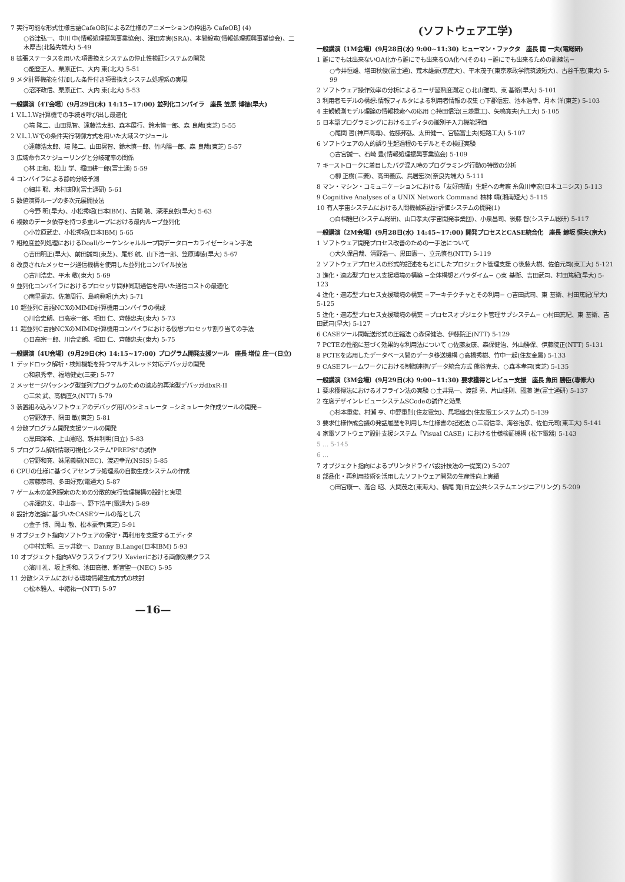7 実行可能な形式仕様言語CafeOBJによるZ仕様のアニメーションの枠組み CafeOBJ (4)
○谷津弘一、中川 中(情報処理振興事業協会)、澤田寿実(SRA)、本間毅寛(情報処理振興事業協会)、二木厚吉(北陸先端大) 5-49
8 拡張ステータスを用いた項書換えシステムの停止性検証システムの開発
○能登正人、栗原正仁、大内 東(北大) 5-51
9 メタ計算機能を付加した条件付き項書換えシステム処理系の実現
○沼澤政信、栗原正仁、大内 東(北大) 5-53
一般講演〔4T会場〕(9月29日(木) 14:15~17:00) 並列化コンパイラ　座長 笠原 博徳(早大)
1 V.L.I.W計算機での手続き呼び出し最適化
○境 隆二、山田晃智、遠藤浩太郎、森本展行、鈴木慎一郎、森 良哉(東芝) 5-55
2 V.L.I.Wでの条件実行制御方式を用いた大域スケジュール
○遠藤浩太郎、境 隆二、山田晃智、鈴木慎一郎、竹内陽一郎、森 良哉(東芝) 5-57
3 広域命令スケジューリングと分岐確率の関係
○林 正和、松山 学、堀田耕一郎(富士通) 5-59
4 コンパイラによる静的分岐予測
○細井 聡、木村康則(富士通研) 5-61
5 数値演算ループの多次元展開技法
○今野 明(早大)、小松秀昭(日本IBM)、古関 聰、深澤良彰(早大) 5-63
6 複数のデータ依存を持つ多重ループにおける最内ループ並列化
○小笠原武史、小松秀昭(日本IBM) 5-65
7 粗粒度並列処理におけるDoall/シーケンシャルループ間データローカライゼーション手法
○吉田明正(早大)、前田誠司(東芝)、尾形 航、山下浩一郎、笠原博徳(早大) 5-67
8 改良されたメッセージ通信機構を使用した並列化コンパイル技法
○古川浩史、平木 敬(東大) 5-69
9 並列化コンパイラにおけるプロセッサ間非同期通信を用いた通信コストの最適化
○南里豪志、佐藤周行、島崎眞昭(九大) 5-71
10 超並列C言語NCXのMIMD計算機用コンパイラの構成
○川合史朗、日高宗一郎、相田 仁、齊藤忠夫(東大) 5-73
11 超並列C言語NCXのMIMD計算機用コンパイラにおける仮想プロセッサ割り当ての手法
○日高宗一郎、川合史朗、相田 仁、齊藤忠夫(東大) 5-75
一般講演〔4U会場〕(9月29日(木) 14:15~17:00) プログラム開発支援ツール　座長 増位 庄一(日立)
1 デッドロック解析・検知機能を持つマルチスレッド対応デバッガの開発
○和泉秀幸、福地健史(三菱) 5-77
2 メッセージパッシング型並列プログラムのための適応的再演型デバッガdbxR-II
○三栄 武、高橋直久(NTT) 5-79
3 装置組み込みソフトウェアのデバッグ用I/Oシミュレータ −シミュレータ作成ツールの開発−
○菅野涼子、隅田 敏(東芝) 5-81
4 分散プログラム開発支援ツールの開発
○黒田澤希、上山憲昭、新井利明(日立) 5-83
5 プログラム解析情報可視化システム"PREPS"の試作
○菅野和寛、妹尾義樹(NEC)、渡辺幸光(NSIS) 5-85
6 CPUの仕様に基づくアセンブラ処理系の自動生成システムの作成
○斎藤恭司、多田好克(電通大) 5-87
7 ゲーム木の並列探索のための分散的実行管理機構の設計と実現
○赤澤忠文、中山泰一、野下浩平(電通大) 5-89
8 設計方法論に基づいたCASEツールの落とし穴
○金子 博、岡山 敬、松本豪幸(東芝) 5-91
9 オブジェクト指向ソフトウェアの保守・再利用を支援するエディタ
○中村宏明、三ッ井欽一、Danny B.Lange(日本IBM) 5-93
10 オブジェクト指向AVクラスライブラリ Xavierにおける画像効果クラス
○濱川 礼、坂上秀和、池田高徳、新宮聖一(NEC) 5-95
11 分散システムにおける環境情報生成方式の検討
○松本雅人、中緒祐一(NTT) 5-97
—16—
(ソフトウェア工学)
一般講演〔1M会場〕(9月28日(水) 9:00~11:30) ヒューマン・ファクタ　座長 開 一夫(電総研)
1 誰にでもは出来ないOA化から誰にでも出来るOA化へ(その4) −誰にでも出来るための訓練法−
○今井恒雄、増田秋俊(富士通)、荒木雄豪(京産大)、平木茂子(東京家政学院筑波短大)、古谷千恵(東大) 5-99
2 ソフトウェア操作効率の分析によるユーザ習熟度測定 ○北山雅司、東 基衛(早大) 5-101
3 利用者モデルの構想:情報フィルタによる利用者情報の収集 ○下郡信宏、池本浩幸、月本 洋(東芝) 5-103
4 主観観測モデル理論の情報検索への応用 ○持田信治(三菱重工)、矢鳴寛夫(九工大) 5-105
5 日本語プログラミングにおけるエディタの識別子入力機能評価
○尾関 哲(神戸高専)、佐藤邦弘、太田健一、宮脇富士夫(姫路工大) 5-107
6 ソフトウェアの人的誤り生起過程のモデルとその検証実験
○古宮誠一、石崎 豊(情報処理振興事業協会) 5-109
7 キーストロークに着目したバグ混入時のプログラミング行動の特徴の分析
○柳 正樹(三菱)、高田義広、鳥居宏次(奈良先端大) 5-111
8 マン・マシン・コミュニケーションにおける「友好感情」生起への考察 糸魚川幸宏(日本ユニシス) 5-113
9 Cognitive Analyses of a UNIX Network Command 柚林 靖(湘南短大) 5-115
10 有人宇宙システムにおける人間機械系設計評価システムの開発(1)
○白相雅巳(システム総研)、山口孝夫(宇宙開発事業団)、小泉昌司、後藤 智(システム総研) 5-117
一般講演〔2M会場〕(9月28日(水) 14:45~17:00) 開発プロセスとCASE統合化　座長 鯵坂 恒夫(京大)
1 ソフトウェア開発プロセス改善のための一手法について
○大久保昌哉、清野浩一、黒田憲一、立元慎也(NTT) 5-119
2 ソフトウェアプロセスの形式的記述をもとにしたプロジェクト管理支援 ○後藤大樹、佐伯元司(東工大) 5-121
3 進化・適応型プロセス支援環境の構築 −全体構想とパラダイム− ○東 基衛、吉田武司、村田篤紀(早大) 5-123
4 進化・適応型プロセス支援環境の構築 −アーキテクチャとその利用− ○吉田武司、東 基衛、村田篤紀(早大) 5-125
5 進化・適応型プロセス支援環境の構築 −プロセスオブジェクト管理サブシステム− ○村田篤紀、東 基衛、吉田武司(早大) 5-127
6 CASEツール間転送形式の圧縮法 ○森保健治、伊藤院正(NTT) 5-129
7 PCTEの性能に基づく効果的な利用法について ○佐藤友康、森保健治、外山勝保、伊藤院正(NTT) 5-131
8 PCTEを応用したデータベース間のデータ移送機構 ○高橋秀樹、竹中一起(住友金属) 5-133
9 CASEフレームワークにおける制御連携/データ統合方式 熊谷克夫、○森本孝司(東芝) 5-135
一般講演〔3M会場〕(9月29日(木) 9:00~11:30) 要求獲得とレビュー支援　座長 魚田 勝臣(専修大)
1 要求獲得法におけるオフライン法の実験 ○土井晃一、渡部 勇、片山佳則、國藤 進(富士通研) 5-137
2 在席デザインレビューシステムSCodeの試作と効果
○杉本重俊、村瀬 亨、中野重則(住友電気)、馬場盛史(住友電工システムズ) 5-139
3 要求仕様作成会議の発話履歴を利用した仕様書の記述法 ○三浦信幸、海谷治彦、佐伯元司(東工大) 5-141
4 家電ソフトウェア設計支援システム「Visual CASE」における仕様検証機構 (松下電器) 5-143
5 ... 5-145
6 ...
7 オブジェクト指向によるプリンタドライバ設計技法の一提案(2) 5-207
8 部品化・再利用技術を活用したソフトウェア開発の生産性向上実績
○田宮康一、落合 昭、大関茂之(東海大)、横尾 寛(日立公共システムエンジニアリング) 5-209